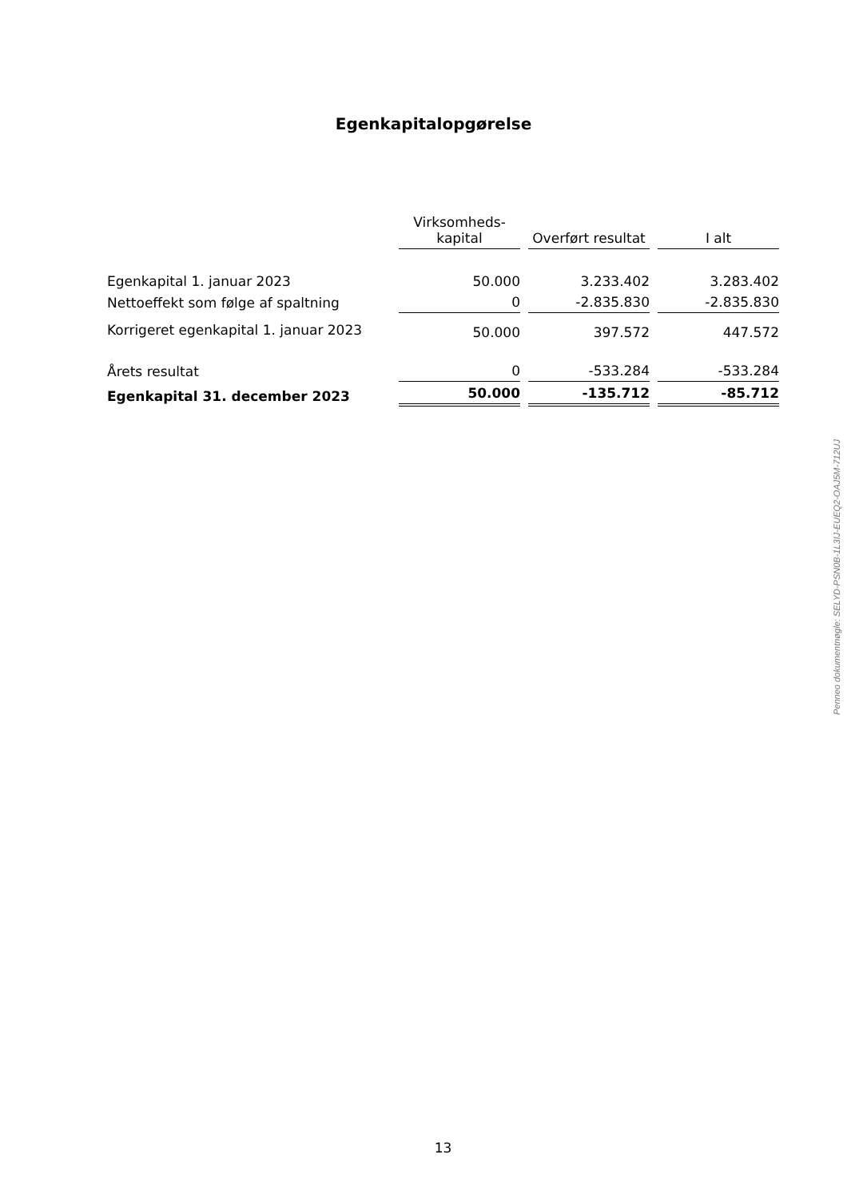Egenkapitalopgørelse
| | Virksomheds- kapital | Overført resultat | I alt |
| --- | --- | --- | --- |
| Egenkapital 1. januar 2023 | 50.000 | 3.233.402 | 3.283.402 |
| Nettoeffekt som følge af spaltning | 0 | -2.835.830 | -2.835.830 |
| Korrigeret egenkapital 1. januar 2023 | 50.000 | 397.572 | 447.572 |
| Årets resultat | 0 | -533.284 | -533.284 |
| Egenkapital 31. december 2023 | 50.000 | -135.712 | -85.712 |
Penneo dokumentnøgle: SELYD-PSN0B-1L3IJ-EUEQ2-OAJ5M-712UJ
13